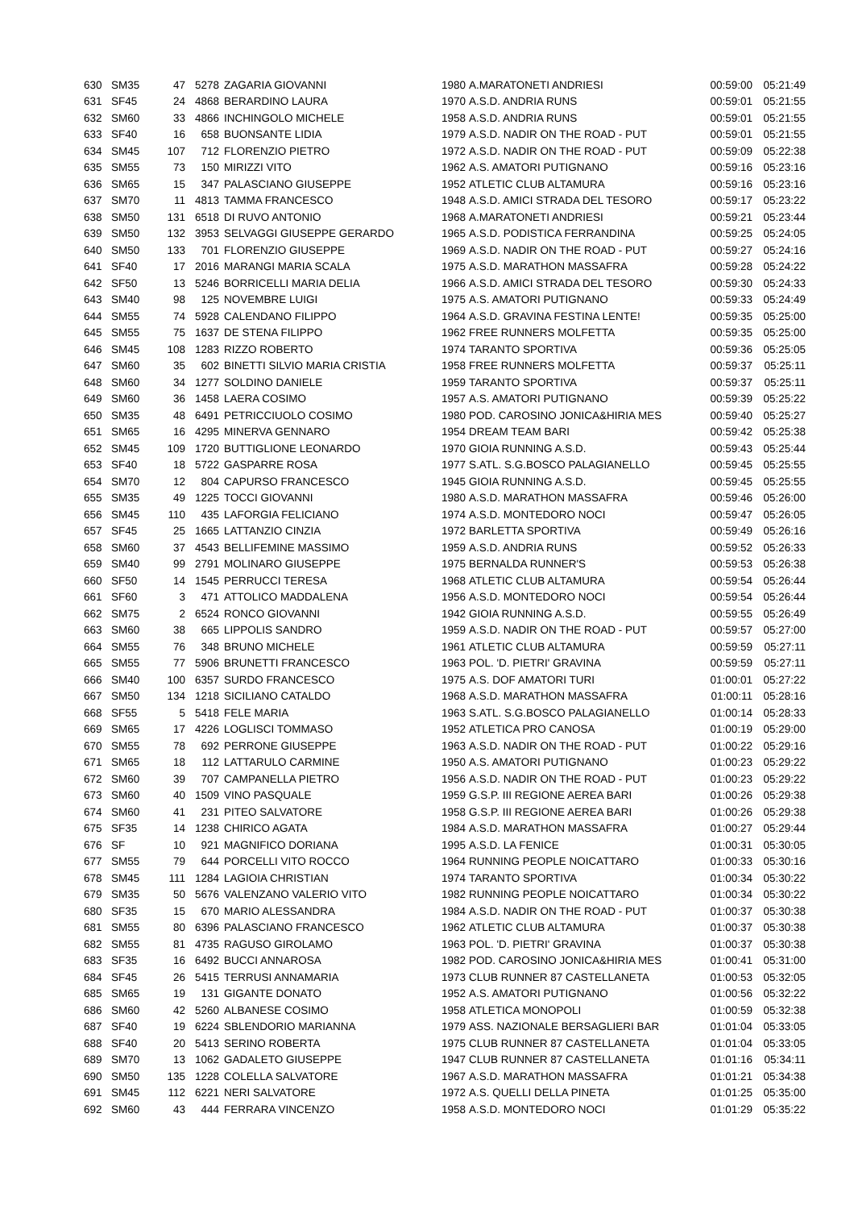| 630 | SM35 | 47 | 5278 | ZAGARIA GIOVANNI | 1980 | A.MARATONETI ANDRIESI | 00:59:00 | 05:21:49 |
| 631 | SF45 | 24 | 4868 | BERARDINO LAURA | 1970 | A.S.D. ANDRIA RUNS | 00:59:01 | 05:21:55 |
| 632 | SM60 | 33 | 4866 | INCHINGOLO MICHELE | 1958 | A.S.D. ANDRIA RUNS | 00:59:01 | 05:21:55 |
| 633 | SF40 | 16 | 658 | BUONSANTE LIDIA | 1979 | A.S.D. NADIR ON THE ROAD - PUT | 00:59:01 | 05:21:55 |
| 634 | SM45 | 107 | 712 | FLORENZIO PIETRO | 1972 | A.S.D. NADIR ON THE ROAD - PUT | 00:59:09 | 05:22:38 |
| 635 | SM55 | 73 | 150 | MIRIZZI VITO | 1962 | A.S. AMATORI PUTIGNANO | 00:59:16 | 05:23:16 |
| 636 | SM65 | 15 | 347 | PALASCIANO GIUSEPPE | 1952 | ATLETIC CLUB ALTAMURA | 00:59:16 | 05:23:16 |
| 637 | SM70 | 11 | 4813 | TAMMA FRANCESCO | 1948 | A.S.D. AMICI STRADA DEL TESORO | 00:59:17 | 05:23:22 |
| 638 | SM50 | 131 | 6518 | DI RUVO ANTONIO | 1968 | A.MARATONETI ANDRIESI | 00:59:21 | 05:23:44 |
| 639 | SM50 | 132 | 3953 | SELVAGGI GIUSEPPE GERARDO | 1965 | A.S.D. PODISTICA FERRANDINA | 00:59:25 | 05:24:05 |
| 640 | SM50 | 133 | 701 | FLORENZIO GIUSEPPE | 1969 | A.S.D. NADIR ON THE ROAD - PUT | 00:59:27 | 05:24:16 |
| 641 | SF40 | 17 | 2016 | MARANGI MARIA SCALA | 1975 | A.S.D. MARATHON MASSAFRA | 00:59:28 | 05:24:22 |
| 642 | SF50 | 13 | 5246 | BORRICELLI MARIA DELIA | 1966 | A.S.D. AMICI STRADA DEL TESORO | 00:59:30 | 05:24:33 |
| 643 | SM40 | 98 | 125 | NOVEMBRE LUIGI | 1975 | A.S. AMATORI PUTIGNANO | 00:59:33 | 05:24:49 |
| 644 | SM55 | 74 | 5928 | CALENDANO FILIPPO | 1964 | A.S.D. GRAVINA FESTINA LENTE! | 00:59:35 | 05:25:00 |
| 645 | SM55 | 75 | 1637 | DE STENA FILIPPO | 1962 | FREE RUNNERS MOLFETTA | 00:59:35 | 05:25:00 |
| 646 | SM45 | 108 | 1283 | RIZZO ROBERTO | 1974 | TARANTO SPORTIVA | 00:59:36 | 05:25:05 |
| 647 | SM60 | 35 | 602 | BINETTI SILVIO MARIA CRISTIA | 1958 | FREE RUNNERS MOLFETTA | 00:59:37 | 05:25:11 |
| 648 | SM60 | 34 | 1277 | SOLDINO DANIELE | 1959 | TARANTO SPORTIVA | 00:59:37 | 05:25:11 |
| 649 | SM60 | 36 | 1458 | LAERA COSIMO | 1957 | A.S. AMATORI PUTIGNANO | 00:59:39 | 05:25:22 |
| 650 | SM35 | 48 | 6491 | PETRICCIUOLO COSIMO | 1980 | POD. CAROSINO JONICA&HIRIA MES | 00:59:40 | 05:25:27 |
| 651 | SM65 | 16 | 4295 | MINERVA GENNARO | 1954 | DREAM TEAM BARI | 00:59:42 | 05:25:38 |
| 652 | SM45 | 109 | 1720 | BUTTIGLIONE LEONARDO | 1970 | GIOIA RUNNING A.S.D. | 00:59:43 | 05:25:44 |
| 653 | SF40 | 18 | 5722 | GASPARRE ROSA | 1977 | S.ATL. S.G.BOSCO PALAGIANELLO | 00:59:45 | 05:25:55 |
| 654 | SM70 | 12 | 804 | CAPURSO FRANCESCO | 1945 | GIOIA RUNNING A.S.D. | 00:59:45 | 05:25:55 |
| 655 | SM35 | 49 | 1225 | TOCCI GIOVANNI | 1980 | A.S.D. MARATHON MASSAFRA | 00:59:46 | 05:26:00 |
| 656 | SM45 | 110 | 435 | LAFORGIA FELICIANO | 1974 | A.S.D. MONTEDORO NOCI | 00:59:47 | 05:26:05 |
| 657 | SF45 | 25 | 1665 | LATTANZIO CINZIA | 1972 | BARLETTA SPORTIVA | 00:59:49 | 05:26:16 |
| 658 | SM60 | 37 | 4543 | BELLIFEMINE MASSIMO | 1959 | A.S.D. ANDRIA RUNS | 00:59:52 | 05:26:33 |
| 659 | SM40 | 99 | 2791 | MOLINARO GIUSEPPE | 1975 | BERNALDA RUNNER'S | 00:59:53 | 05:26:38 |
| 660 | SF50 | 14 | 1545 | PERRUCCI TERESA | 1968 | ATLETIC CLUB ALTAMURA | 00:59:54 | 05:26:44 |
| 661 | SF60 | 3 | 471 | ATTOLICO MADDALENA | 1956 | A.S.D. MONTEDORO NOCI | 00:59:54 | 05:26:44 |
| 662 | SM75 | 2 | 6524 | RONCO GIOVANNI | 1942 | GIOIA RUNNING A.S.D. | 00:59:55 | 05:26:49 |
| 663 | SM60 | 38 | 665 | LIPPOLIS SANDRO | 1959 | A.S.D. NADIR ON THE ROAD - PUT | 00:59:57 | 05:27:00 |
| 664 | SM55 | 76 | 348 | BRUNO MICHELE | 1961 | ATLETIC CLUB ALTAMURA | 00:59:59 | 05:27:11 |
| 665 | SM55 | 77 | 5906 | BRUNETTI FRANCESCO | 1963 | POL. 'D. PIETRI' GRAVINA | 00:59:59 | 05:27:11 |
| 666 | SM40 | 100 | 6357 | SURDO FRANCESCO | 1975 | A.S. DOF AMATORI TURI | 01:00:01 | 05:27:22 |
| 667 | SM50 | 134 | 1218 | SICILIANO CATALDO | 1968 | A.S.D. MARATHON MASSAFRA | 01:00:11 | 05:28:16 |
| 668 | SF55 | 5 | 5418 | FELE MARIA | 1963 | S.ATL. S.G.BOSCO PALAGIANELLO | 01:00:14 | 05:28:33 |
| 669 | SM65 | 17 | 4226 | LOGLISCI TOMMASO | 1952 | ATLETICA PRO CANOSA | 01:00:19 | 05:29:00 |
| 670 | SM55 | 78 | 692 | PERRONE GIUSEPPE | 1963 | A.S.D. NADIR ON THE ROAD - PUT | 01:00:22 | 05:29:16 |
| 671 | SM65 | 18 | 112 | LATTARULO CARMINE | 1950 | A.S. AMATORI PUTIGNANO | 01:00:23 | 05:29:22 |
| 672 | SM60 | 39 | 707 | CAMPANELLA PIETRO | 1956 | A.S.D. NADIR ON THE ROAD - PUT | 01:00:23 | 05:29:22 |
| 673 | SM60 | 40 | 1509 | VINO PASQUALE | 1959 | G.S.P. III REGIONE AEREA BARI | 01:00:26 | 05:29:38 |
| 674 | SM60 | 41 | 231 | PITEO SALVATORE | 1958 | G.S.P. III REGIONE AEREA BARI | 01:00:26 | 05:29:38 |
| 675 | SF35 | 14 | 1238 | CHIRICO AGATA | 1984 | A.S.D. MARATHON MASSAFRA | 01:00:27 | 05:29:44 |
| 676 | SF | 10 | 921 | MAGNIFICO DORIANA | 1995 | A.S.D. LA FENICE | 01:00:31 | 05:30:05 |
| 677 | SM55 | 79 | 644 | PORCELLI VITO ROCCO | 1964 | RUNNING PEOPLE NOICATTARO | 01:00:33 | 05:30:16 |
| 678 | SM45 | 111 | 1284 | LAGIOIA CHRISTIAN | 1974 | TARANTO SPORTIVA | 01:00:34 | 05:30:22 |
| 679 | SM35 | 50 | 5676 | VALENZANO VALERIO VITO | 1982 | RUNNING PEOPLE NOICATTARO | 01:00:34 | 05:30:22 |
| 680 | SF35 | 15 | 670 | MARIO ALESSANDRA | 1984 | A.S.D. NADIR ON THE ROAD - PUT | 01:00:37 | 05:30:38 |
| 681 | SM55 | 80 | 6396 | PALASCIANO FRANCESCO | 1962 | ATLETIC CLUB ALTAMURA | 01:00:37 | 05:30:38 |
| 682 | SM55 | 81 | 4735 | RAGUSO GIROLAMO | 1963 | POL. 'D. PIETRI' GRAVINA | 01:00:37 | 05:30:38 |
| 683 | SF35 | 16 | 6492 | BUCCI ANNAROSA | 1982 | POD. CAROSINO JONICA&HIRIA MES | 01:00:41 | 05:31:00 |
| 684 | SF45 | 26 | 5415 | TERRUSI ANNAMARIA | 1973 | CLUB RUNNER 87 CASTELLANETA | 01:00:53 | 05:32:05 |
| 685 | SM65 | 19 | 131 | GIGANTE DONATO | 1952 | A.S. AMATORI PUTIGNANO | 01:00:56 | 05:32:22 |
| 686 | SM60 | 42 | 5260 | ALBANESE COSIMO | 1958 | ATLETICA MONOPOLI | 01:00:59 | 05:32:38 |
| 687 | SF40 | 19 | 6224 | SBLENDORIO MARIANNA | 1979 | ASS. NAZIONALE BERSAGLIERI BAR | 01:01:04 | 05:33:05 |
| 688 | SF40 | 20 | 5413 | SERINO ROBERTA | 1975 | CLUB RUNNER 87 CASTELLANETA | 01:01:04 | 05:33:05 |
| 689 | SM70 | 13 | 1062 | GADALETO GIUSEPPE | 1947 | CLUB RUNNER 87 CASTELLANETA | 01:01:16 | 05:34:11 |
| 690 | SM50 | 135 | 1228 | COLELLA SALVATORE | 1967 | A.S.D. MARATHON MASSAFRA | 01:01:21 | 05:34:38 |
| 691 | SM45 | 112 | 6221 | NERI SALVATORE | 1972 | A.S. QUELLI DELLA PINETA | 01:01:25 | 05:35:00 |
| 692 | SM60 | 43 | 444 | FERRARA VINCENZO | 1958 | A.S.D. MONTEDORO NOCI | 01:01:29 | 05:35:22 |